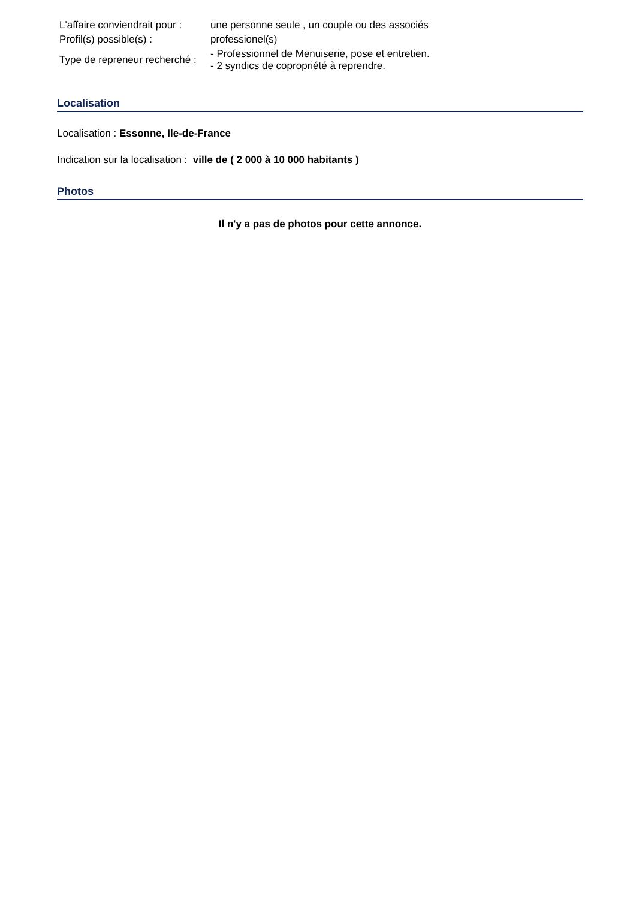| L'affaire conviendrait pour : | une personne seule , un couple ou des associés |
| Profil(s) possible(s) : | professionel(s) |
| Type de repreneur recherché : | - Professionnel de Menuiserie, pose et entretien. - 2 syndics de copropriété à reprendre. |
Localisation
Localisation : Essonne, Ile-de-France
Indication sur la localisation : ville de ( 2 000 à 10 000 habitants )
Photos
Il n'y a pas de photos pour cette annonce.